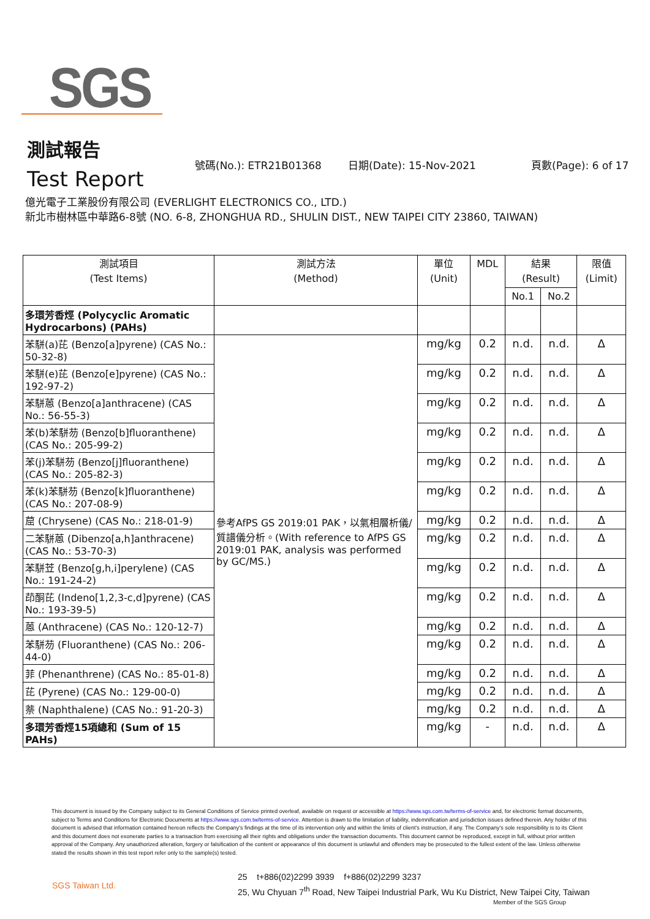SGS
測試報告
Test Report
號碼(No.): ETR21B01368 日期(Date): 15-Nov-2021 頁數(Page): 6 of 17
億光電子工業股份有限公司 (EVERLIGHT ELECTRONICS CO., LTD.)
新北市樹林區中華路6-8號 (NO. 6-8, ZHONGHUA RD., SHULIN DIST., NEW TAIPEI CITY 23860, TAIWAN)
| 測試項目 (Test Items) | 測試方法 (Method) | 單位 (Unit) | MDL | 結果 (Result) | | 限值 (Limit) |
| --- | --- | --- | --- | --- | --- | --- |
| | | | | No.1 | No.2 | |
| 多環芳香烴 (Polycyclic Aromatic Hydrocarbons) (PAHs) | | | | | | |
| 苯駢(a)芘 (Benzo[a]pyrene) (CAS No.: 50-32-8) | 參考AfPS GS 2019:01 PAK，以氣相層析儀/質譜儀分析。(With reference to AfPS GS 2019:01 PAK, analysis was performed by GC/MS.) | mg/kg | 0.2 | n.d. | n.d. | Δ |
| 苯駢(e)芘 (Benzo[e]pyrene) (CAS No.: 192-97-2) | | mg/kg | 0.2 | n.d. | n.d. | Δ |
| 苯駢蒽 (Benzo[a]anthracene) (CAS No.: 56-55-3) | | mg/kg | 0.2 | n.d. | n.d. | Δ |
| 苯(b)苯駢芴 (Benzo[b]fluoranthene) (CAS No.: 205-99-2) | | mg/kg | 0.2 | n.d. | n.d. | Δ |
| 苯(j)苯駢芴 (Benzo[j]fluoranthene) (CAS No.: 205-82-3) | | mg/kg | 0.2 | n.d. | n.d. | Δ |
| 苯(k)苯駢芴 (Benzo[k]fluoranthene) (CAS No.: 207-08-9) | | mg/kg | 0.2 | n.d. | n.d. | Δ |
| 䓛 (Chrysene) (CAS No.: 218-01-9) | | mg/kg | 0.2 | n.d. | n.d. | Δ |
| 二苯駢蒽 (Dibenzo[a,h]anthracene) (CAS No.: 53-70-3) | | mg/kg | 0.2 | n.d. | n.d. | Δ |
| 苯駢苙 (Benzo[g,h,i]perylene) (CAS No.: 191-24-2) | | mg/kg | 0.2 | n.d. | n.d. | Δ |
| 茚酮芘 (Indeno[1,2,3-c,d]pyrene) (CAS No.: 193-39-5) | | mg/kg | 0.2 | n.d. | n.d. | Δ |
| 蒽 (Anthracene) (CAS No.: 120-12-7) | | mg/kg | 0.2 | n.d. | n.d. | Δ |
| 苯駢芴 (Fluoranthene) (CAS No.: 206-44-0) | | mg/kg | 0.2 | n.d. | n.d. | Δ |
| 菲 (Phenanthrene) (CAS No.: 85-01-8) | | mg/kg | 0.2 | n.d. | n.d. | Δ |
| 芘 (Pyrene) (CAS No.: 129-00-0) | | mg/kg | 0.2 | n.d. | n.d. | Δ |
| 萘 (Naphthalene) (CAS No.: 91-20-3) | | mg/kg | 0.2 | n.d. | n.d. | Δ |
| 多環芳香烴15項總和 (Sum of 15 PAHs) | | mg/kg | - | n.d. | n.d. | Δ |
This document is issued by the Company subject to its General Conditions of Service printed overleaf, available on request or accessible at https://www.sgs.com.tw/terms-of-service and, for electronic format documents, subject to Terms and Conditions for Electronic Documents at https://www.sgs.com.tw/terms-of-service. Attention is drawn to the limitation of liability, indemnification and jurisdiction issues defined therein. Any holder of this document is advised that information contained hereon reflects the Company's findings at the time of its intervention only and within the limits of client's instruction, if any. The Company's sole responsibility is to its Client and this document does not exonerate parties to a transaction from exercising all their rights and obligations under the transaction documents. This document cannot be reproduced, except in full, without prior written approval of the Company. Any unauthorized alteration, forgery or falsification of the content or appearance of this document is unlawful and offenders may be prosecuted to the fullest extent of the law. Unless otherwise stated the results shown in this test report refer only to the sample(s) tested.
SGS Taiwan Ltd.
25 t+886(02)2299 3939 f+886(02)2299 3237
25, Wu Chyuan 7<sup>th</sup> Road, New Taipei Industrial Park, Wu Ku District, New Taipei City, Taiwan
Member of the SGS Group